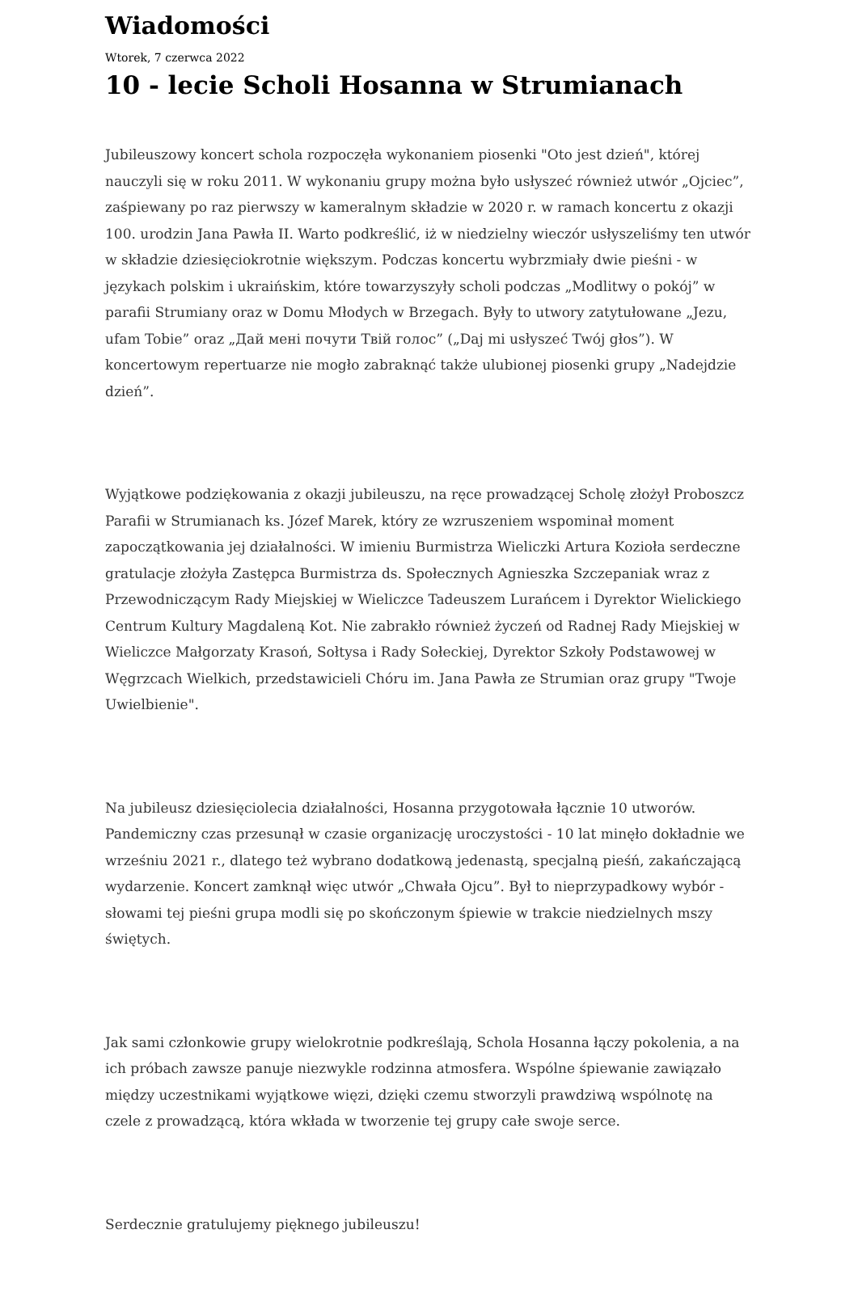Wiadomości
Wtorek, 7 czerwca 2022
10 - lecie Scholi Hosanna w Strumianach
Jubileuszowy koncert schola rozpoczęła wykonaniem piosenki "Oto jest dzień", której nauczyli się w roku 2011. W wykonaniu grupy można było usłyszeć również utwór „Ojciec”, zaśpiewany po raz pierwszy w kameralnym składzie w 2020 r. w ramach koncertu z okazji 100. urodzin Jana Pawła II. Warto podkreślić, iż w niedzielny wieczór usłyszeliśmy ten utwór w składzie dziesięciokrotnie większym. Podczas koncertu wybrzmiały dwie pieśni - w językach polskim i ukraińskim, które towarzyszyły scholi podczas „Modlitwy o pokój” w parafii Strumiany oraz w Domu Młodych w Brzegach. Były to utwory zatytułowane „Jezu, ufam Tobie” oraz „Дай мені почути Твій голос” („Daj mi usłyszeć Twój głos”). W koncertowym repertuarze nie mogło zabraknąć także ulubionej piosenki grupy „Nadejdzie dzień”.
Wyjątkowe podziękowania z okazji jubileuszu, na ręce prowadzącej Scholę złożył Proboszcz Parafii w Strumianach ks. Józef Marek, który ze wzruszeniem wspominał moment zapoczątkowania jej działalności. W imieniu Burmistrza Wieliczki Artura Kozioła serdeczne gratulacje złożyła Zastępca Burmistrza ds. Społecznych Agnieszka Szczepaniak wraz z Przewodniczącym Rady Miejskiej w Wieliczce Tadeuszem Lurańcem i Dyrektor Wielickiego Centrum Kultury Magdaleną Kot. Nie zabrakło również życzeń od Radnej Rady Miejskiej w Wieliczce Małgorzaty Krasoń, Sołtysa i Rady Sołeckiej, Dyrektor Szkoły Podstawowej w Węgrzcach Wielkich, przedstawicieli Chóru im. Jana Pawła ze Strumian oraz grupy "Twoje Uwielbienie".
Na jubileusz dziesięciolecia działalności, Hosanna przygotowała łącznie 10 utworów. Pandemiczny czas przesunął w czasie organizację uroczystości - 10 lat minęło dokładnie we wrześniu 2021 r., dlatego też wybrano dodatkową jedenastą, specjalną pieśń, zakańczającą wydarzenie. Koncert zamknął więc utwór „Chwała Ojcu”. Był to nieprzypadkowy wybór - słowami tej pieśni grupa modli się po skończonym śpiewie w trakcie niedzielnych mszy świętych.
Jak sami członkowie grupy wielokrotnie podkreślają, Schola Hosanna łączy pokolenia, a na ich próbach zawsze panuje niezwykle rodzinna atmosfera. Wspólne śpiewanie zawiązało między uczestnikami wyjątkowe więzi, dzięki czemu stworzyli prawdziwą wspólnotę na czele z prowadzącą, która wkłada w tworzenie tej grupy całe swoje serce.
Serdecznie gratulujemy pięknego jubileuszu!